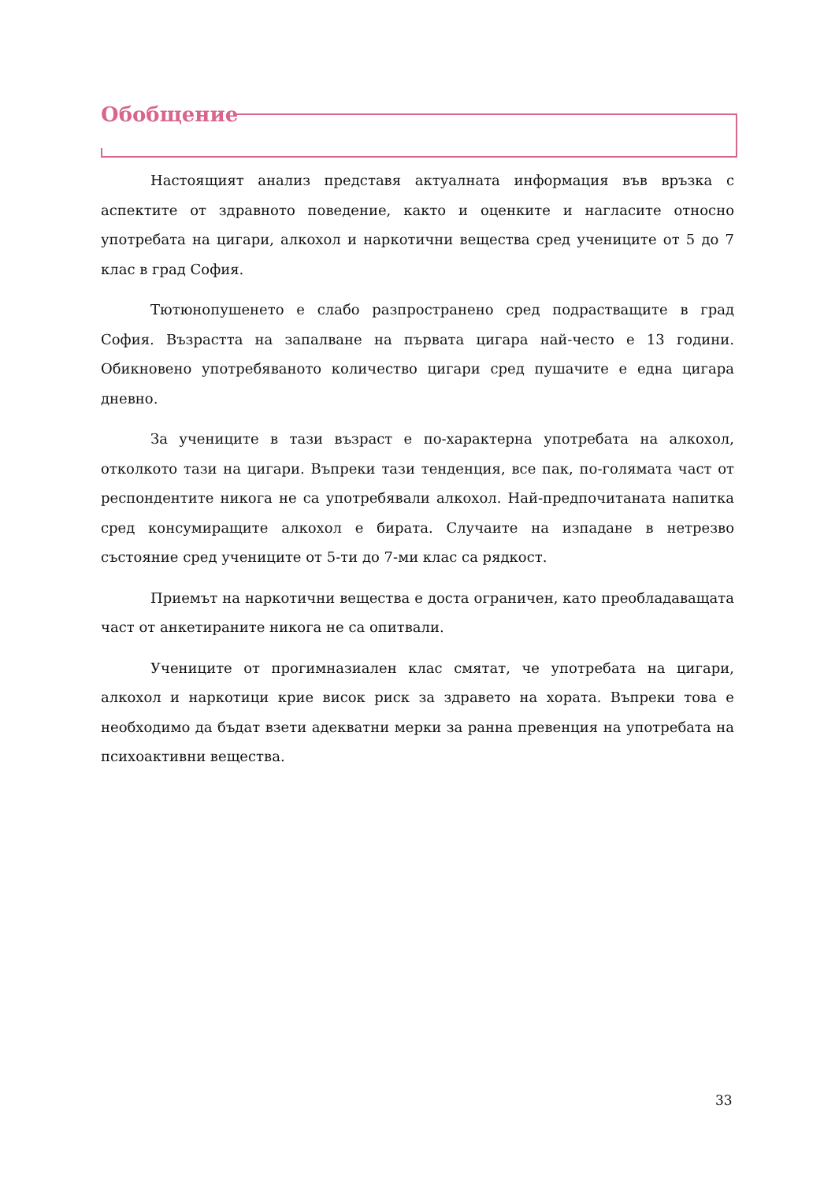Обобщение
Настоящият анализ представя актуалната информация във връзка с аспектите от здравното поведение, както и оценките и нагласите относно употребата на цигари, алкохол и наркотични вещества сред учениците от 5 до 7 клас в град София.
Тютюнопушенето е слабо разпространено сред подрастващите в град София. Възрастта на запалване на първата цигара най-често е 13 години. Обикновено употребяваното количество цигари сред пушачите е една цигара дневно.
За учениците в тази възраст е по-характерна употребата на алкохол, отколкото тази на цигари. Въпреки тази тенденция, все пак, по-голямата част от респондентите никога не са употребявали алкохол. Най-предпочитаната напитка сред консумиращите алкохол е бирата. Случаите на изпадане в нетрезво състояние сред учениците от 5-ти до 7-ми клас са рядкост.
Приемът на наркотични вещества е доста ограничен, като преобладаващата част от анкетираните никога не са опитвали.
Учениците от прогимназиален клас смятат, че употребата на цигари, алкохол и наркотици крие висок риск за здравето на хората. Въпреки това е необходимо да бъдат взети адекватни мерки за ранна превенция на употребата на психоактивни вещества.
33